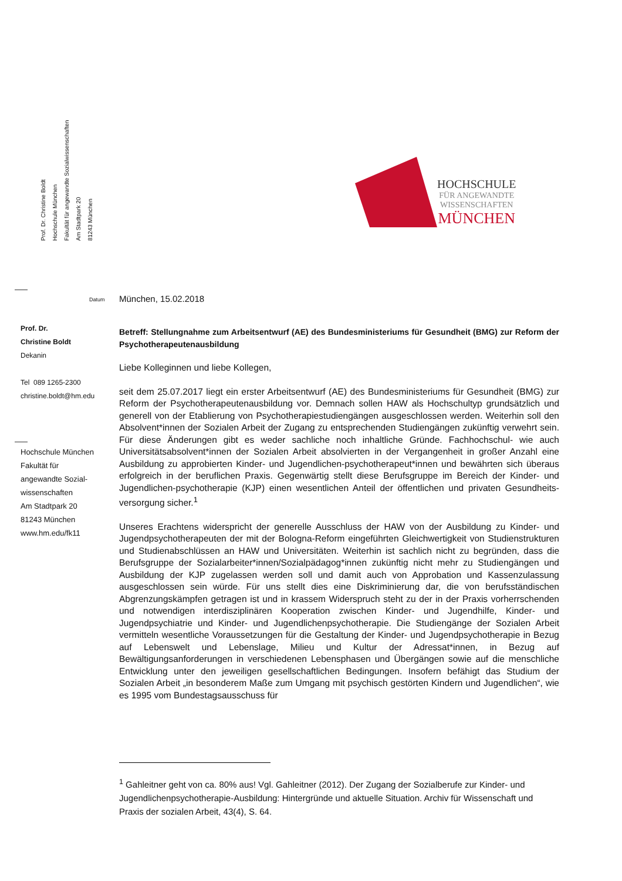Prof. Dr. Christine Boldt
Hochschule München
Fakultät für angewandte Sozialwissenschaften
Am Stadtpark 20
81243 München
HOCHSCHULE
FÜR ANGEWANDTE
WISSENSCHAFTEN
MÜNCHEN
Datum München, 15.02.2018
Prof. Dr.
Christine Boldt
Dekanin
Tel 089 1265-2300
christine.boldt@hm.edu
Hochschule München
Fakultät für
angewandte Sozial-
wissenschaften
Am Stadtpark 20
81243 München
www.hm.edu/fk11
Betreff: Stellungnahme zum Arbeitsentwurf (AE) des Bundesministeriums für Gesundheit (BMG) zur Reform der Psychotherapeutenausbildung
Liebe Kolleginnen und liebe Kollegen,
seit dem 25.07.2017 liegt ein erster Arbeitsentwurf (AE) des Bundesministeriums für Gesundheit (BMG) zur Reform der Psychotherapeutenausbildung vor. Demnach sollen HAW als Hochschultyp grundsätzlich und generell von der Etablierung von Psychotherapiestudiengängen ausgeschlossen werden. Weiterhin soll den Absolvent*innen der Sozialen Arbeit der Zugang zu entsprechenden Studiengängen zukünftig verwehrt sein. Für diese Änderungen gibt es weder sachliche noch inhaltliche Gründe. Fachhochschul- wie auch Universitätsabsolvent*innen der Sozialen Arbeit absolvierten in der Vergangenheit in großer Anzahl eine Ausbildung zu approbierten Kinder- und Jugendlichen-psychotherapeut*innen und bewährten sich überaus erfolgreich in der beruflichen Praxis. Gegenwärtig stellt diese Berufsgruppe im Bereich der Kinder- und Jugendlichen-psychotherapie (KJP) einen wesentlichen Anteil der öffentlichen und privaten Gesundheits-versorgung sicher.<sup>1</sup>
Unseres Erachtens widerspricht der generelle Ausschluss der HAW von der Ausbildung zu Kinder- und Jugendpsychotherapeuten der mit der Bologna-Reform eingeführten Gleichwertigkeit von Studienstrukturen und Studienabschlüssen an HAW und Universitäten. Weiterhin ist sachlich nicht zu begründen, dass die Berufsgruppe der Sozialarbeiter*innen/Sozialpädagog*innen zukünftig nicht mehr zu Studiengängen und Ausbildung der KJP zugelassen werden soll und damit auch von Approbation und Kassenzulassung ausgeschlossen sein würde. Für uns stellt dies eine Diskriminierung dar, die von berufsständischen Abgrenzungskämpfen getragen ist und in krassem Widerspruch steht zu der in der Praxis vorherrschenden und notwendigen interdisziplinären Kooperation zwischen Kinder- und Jugendhilfe, Kinder- und Jugendpsychiatrie und Kinder- und Jugendlichenpsychotherapie. Die Studiengänge der Sozialen Arbeit vermitteln wesentliche Voraussetzungen für die Gestaltung der Kinder- und Jugendpsychotherapie in Bezug auf Lebenswelt und Lebenslage, Milieu und Kultur der Adressat*innen, in Bezug auf Bewältigungsanforderungen in verschiedenen Lebensphasen und Übergängen sowie auf die menschliche Entwicklung unter den jeweiligen gesellschaftlichen Bedingungen. Insofern befähigt das Studium der Sozialen Arbeit „in besonderem Maße zum Umgang mit psychisch gestörten Kindern und Jugendlichen“, wie es 1995 vom Bundestagsausschuss für
<sup>1</sup> Gahleitner geht von ca. 80% aus! Vgl. Gahleitner (2012). Der Zugang der Sozialberufe zur Kinder- und Jugendlichenpsychotherapie-Ausbildung: Hintergründe und aktuelle Situation. Archiv für Wissenschaft und Praxis der sozialen Arbeit, 43(4), S. 64.